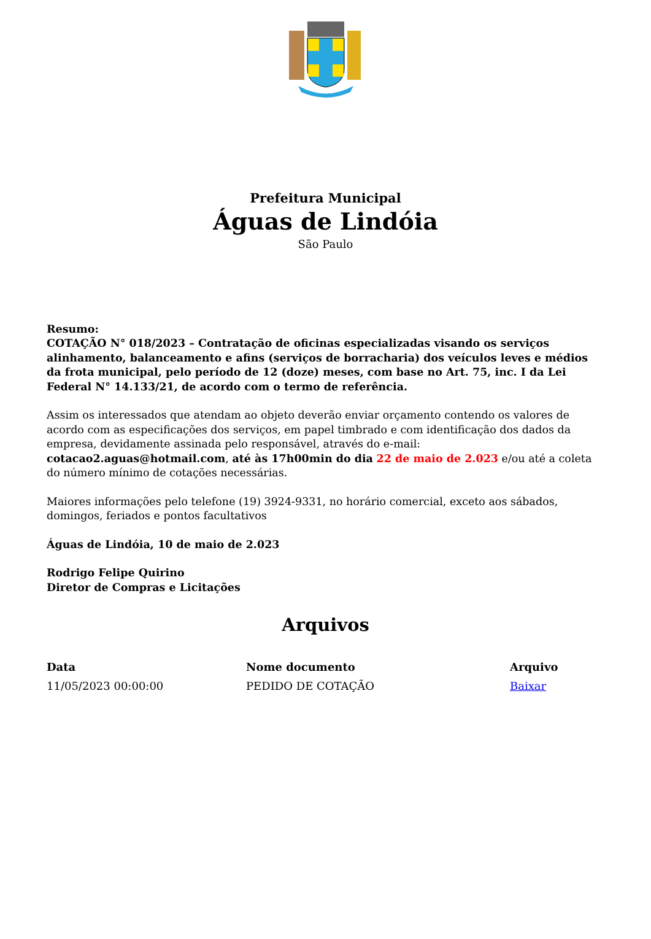Prefeitura Municipal
Águas de Lindóia
São Paulo
Resumo:
COTAÇÃO N° 018/2023 – Contratação de oficinas especializadas visando os serviços alinhamento, balanceamento e afins (serviços de borracharia) dos veículos leves e médios da frota municipal, pelo período de 12 (doze) meses, com base no Art. 75, inc. I da Lei Federal N° 14.133/21, de acordo com o termo de referência.
Assim os interessados que atendam ao objeto deverão enviar orçamento contendo os valores de acordo com as especificações dos serviços, em papel timbrado e com identificação dos dados da empresa, devidamente assinada pelo responsável, através do e-mail: cotacao2.aguas@hotmail.com, até às 17h00min do dia 22 de maio de 2.023 e/ou até a coleta do número mínimo de cotações necessárias.
Maiores informações pelo telefone (19) 3924-9331, no horário comercial, exceto aos sábados, domingos, feriados e pontos facultativos
Águas de Lindóia, 10 de maio de 2.023
Rodrigo Felipe Quirino
Diretor de Compras e Licitações
Arquivos
| Data | Nome documento | Arquivo |
| --- | --- | --- |
| 11/05/2023 00:00:00 | PEDIDO DE COTAÇÃO | Baixar |